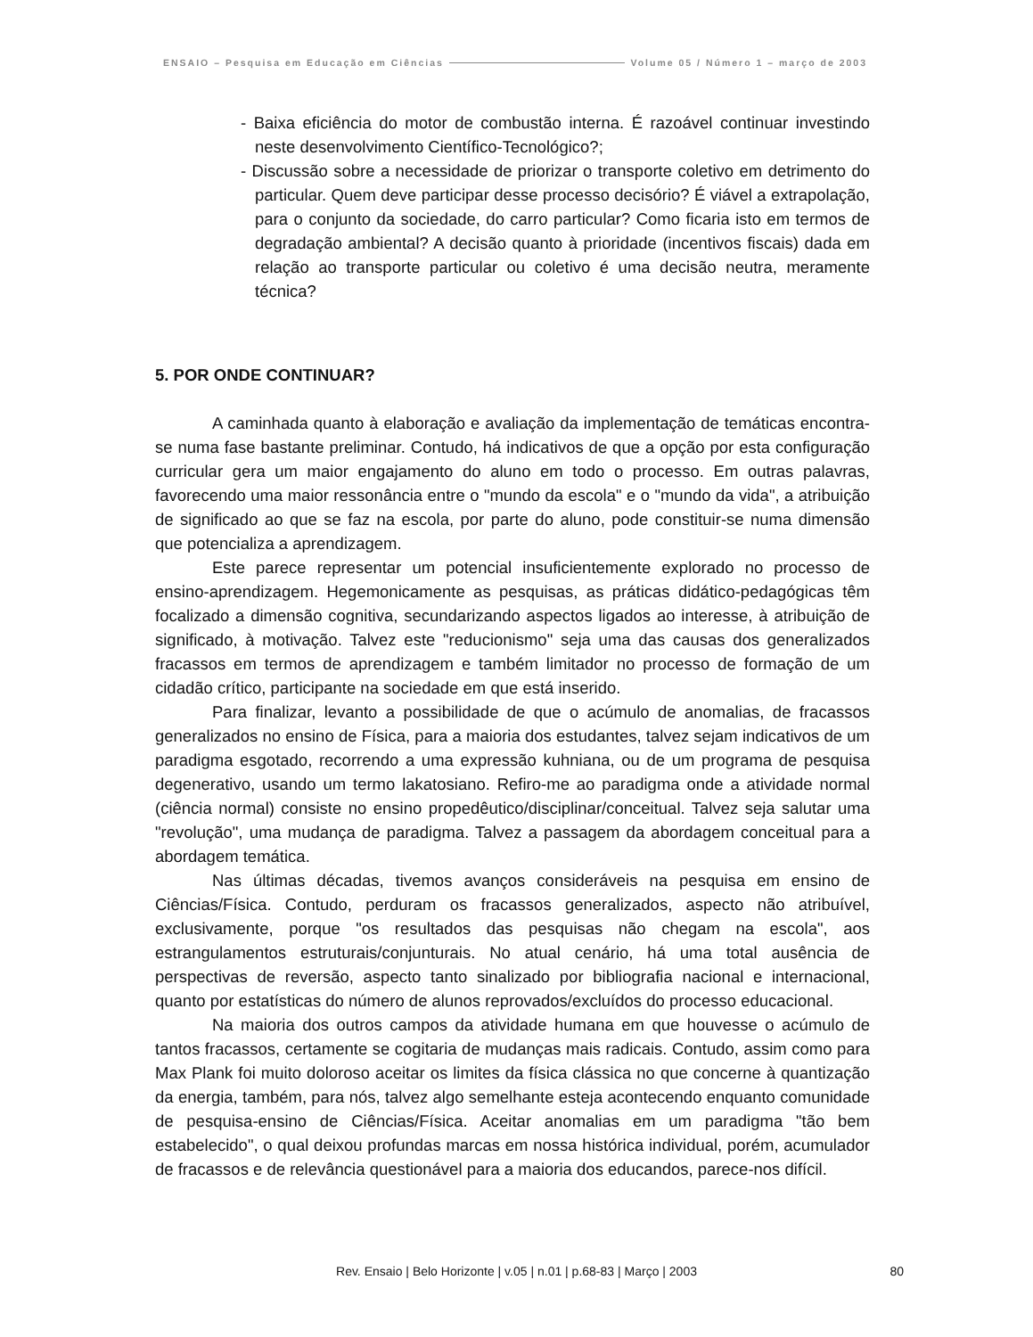ENSAIO – Pesquisa em Educação em Ciências Volume 05 / Número 1 – março de 2003
- Baixa eficiência do motor de combustão interna. É razoável continuar investindo neste desenvolvimento Científico-Tecnológico?;
- Discussão sobre a necessidade de priorizar o transporte coletivo em detrimento do particular. Quem deve participar desse processo decisório? É viável a extrapolação, para o conjunto da sociedade, do carro particular? Como ficaria isto em termos de degradação ambiental? A decisão quanto à prioridade (incentivos fiscais) dada em relação ao transporte particular ou coletivo é uma decisão neutra, meramente técnica?
5. POR ONDE CONTINUAR?
A caminhada quanto à elaboração e avaliação da implementação de temáticas encontra-se numa fase bastante preliminar. Contudo, há indicativos de que a opção por esta configuração curricular gera um maior engajamento do aluno em todo o processo. Em outras palavras, favorecendo uma maior ressonância entre o "mundo da escola" e o "mundo da vida", a atribuição de significado ao que se faz na escola, por parte do aluno, pode constituir-se numa dimensão que potencializa a aprendizagem.
Este parece representar um potencial insuficientemente explorado no processo de ensino-aprendizagem. Hegemonicamente as pesquisas, as práticas didático-pedagógicas têm focalizado a dimensão cognitiva, secundarizando aspectos ligados ao interesse, à atribuição de significado, à motivação. Talvez este "reducionismo" seja uma das causas dos generalizados fracassos em termos de aprendizagem e também limitador no processo de formação de um cidadão crítico, participante na sociedade em que está inserido.
Para finalizar, levanto a possibilidade de que o acúmulo de anomalias, de fracassos generalizados no ensino de Física, para a maioria dos estudantes, talvez sejam indicativos de um paradigma esgotado, recorrendo a uma expressão kuhniana, ou de um programa de pesquisa degenerativo, usando um termo lakatosiano. Refiro-me ao paradigma onde a atividade normal (ciência normal) consiste no ensino propedêutico/disciplinar/conceitual. Talvez seja salutar uma "revolução", uma mudança de paradigma. Talvez a passagem da abordagem conceitual para a abordagem temática.
Nas últimas décadas, tivemos avanços consideráveis na pesquisa em ensino de Ciências/Física. Contudo, perduram os fracassos generalizados, aspecto não atribuível, exclusivamente, porque "os resultados das pesquisas não chegam na escola", aos estrangulamentos estruturais/conjunturais. No atual cenário, há uma total ausência de perspectivas de reversão, aspecto tanto sinalizado por bibliografia nacional e internacional, quanto por estatísticas do número de alunos reprovados/excluídos do processo educacional.
Na maioria dos outros campos da atividade humana em que houvesse o acúmulo de tantos fracassos, certamente se cogitaria de mudanças mais radicais. Contudo, assim como para Max Plank foi muito doloroso aceitar os limites da física clássica no que concerne à quantização da energia, também, para nós, talvez algo semelhante esteja acontecendo enquanto comunidade de pesquisa-ensino de Ciências/Física. Aceitar anomalias em um paradigma "tão bem estabelecido", o qual deixou profundas marcas em nossa histórica individual, porém, acumulador de fracassos e de relevância questionável para a maioria dos educandos, parece-nos difícil.
Rev. Ensaio | Belo Horizonte | v.05 | n.01 | p.68-83 | Março | 2003
80